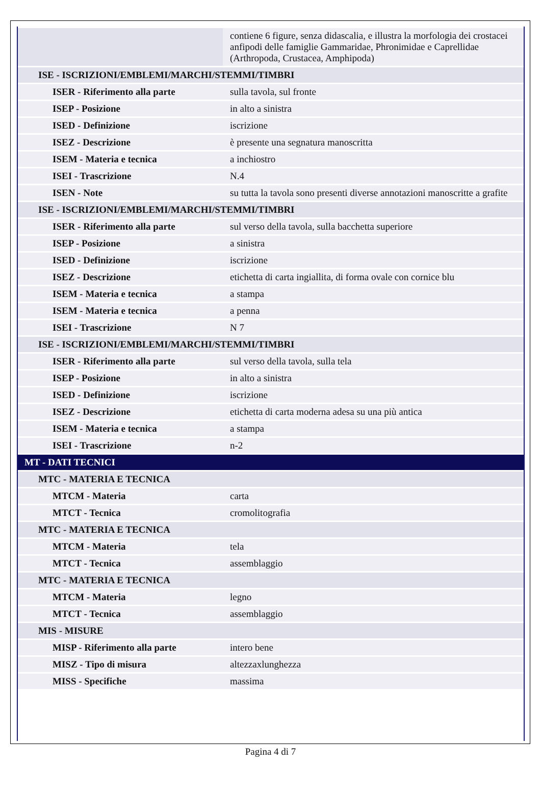| | contiene 6 figure, senza didascalia, e illustra la morfologia dei crostacei anfipodi delle famiglie Gammaridae, Phronimidae e Caprellidae (Arthropoda, Crustacea, Amphipoda) |
| ISE - ISCRIZIONI/EMBLEMI/MARCHI/STEMMI/TIMBRI | |
| ISER - Riferimento alla parte | sulla tavola, sul fronte |
| ISEP - Posizione | in alto a sinistra |
| ISED - Definizione | iscrizione |
| ISEZ - Descrizione | è presente una segnatura manoscritta |
| ISEM - Materia e tecnica | a inchiostro |
| ISEI - Trascrizione | N.4 |
| ISEN - Note | su tutta la tavola sono presenti diverse annotazioni manoscritte a grafite |
| ISE - ISCRIZIONI/EMBLEMI/MARCHI/STEMMI/TIMBRI | |
| ISER - Riferimento alla parte | sul verso della tavola, sulla bacchetta superiore |
| ISEP - Posizione | a sinistra |
| ISED - Definizione | iscrizione |
| ISEZ - Descrizione | etichetta di carta ingiallita, di forma ovale con cornice blu |
| ISEM - Materia e tecnica | a stampa |
| ISEM - Materia e tecnica | a penna |
| ISEI - Trascrizione | N 7 |
| ISE - ISCRIZIONI/EMBLEMI/MARCHI/STEMMI/TIMBRI | |
| ISER - Riferimento alla parte | sul verso della tavola, sulla tela |
| ISEP - Posizione | in alto a sinistra |
| ISED - Definizione | iscrizione |
| ISEZ - Descrizione | etichetta di carta moderna adesa su una più antica |
| ISEM - Materia e tecnica | a stampa |
| ISEI - Trascrizione | n-2 |
| MT - DATI TECNICI | |
| MTC - MATERIA E TECNICA | |
| MTCM - Materia | carta |
| MTCT - Tecnica | cromolitografia |
| MTC - MATERIA E TECNICA | |
| MTCM - Materia | tela |
| MTCT - Tecnica | assemblaggio |
| MTC - MATERIA E TECNICA | |
| MTCM - Materia | legno |
| MTCT - Tecnica | assemblaggio |
| MIS - MISURE | |
| MISP - Riferimento alla parte | intero bene |
| MISZ - Tipo di misura | altezzaxlunghezza |
| MISS - Specifiche | massima |
Pagina 4 di 7